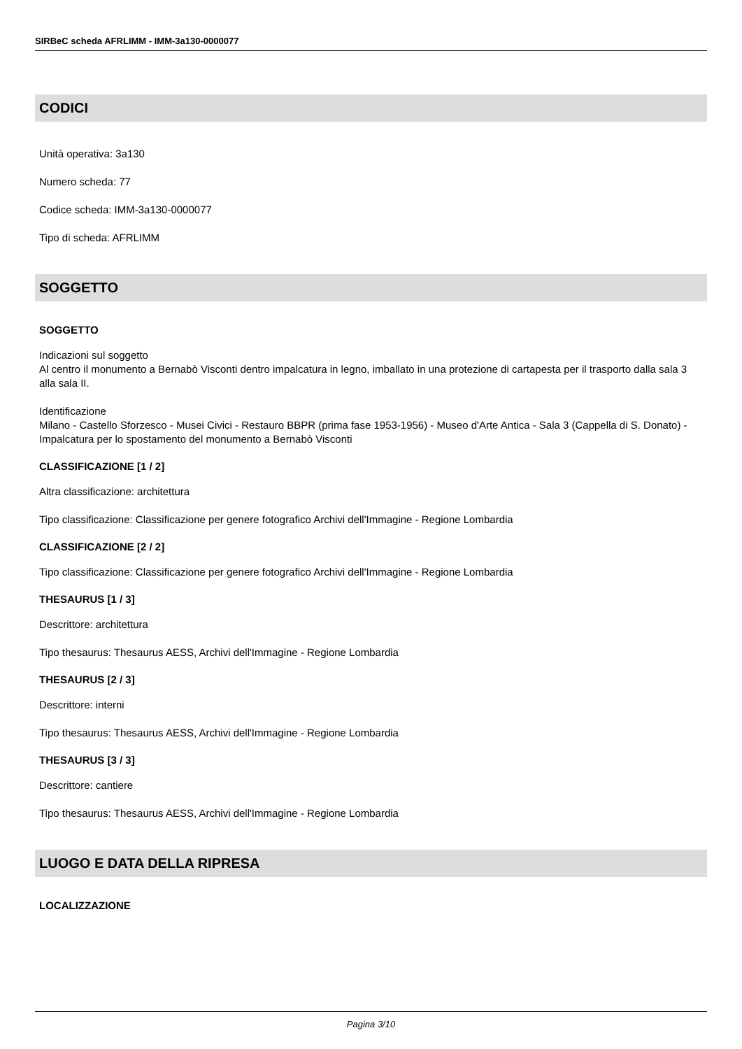SIRBeC scheda AFRLIMM - IMM-3a130-0000077
CODICI
Unità operativa: 3a130
Numero scheda: 77
Codice scheda: IMM-3a130-0000077
Tipo di scheda: AFRLIMM
SOGGETTO
SOGGETTO
Indicazioni sul soggetto
Al centro il monumento a Bernabò Visconti dentro impalcatura in legno, imballato in una protezione di cartapesta per il trasporto dalla sala 3 alla sala II.
Identificazione
Milano - Castello Sforzesco - Musei Civici - Restauro BBPR (prima fase 1953-1956) - Museo d'Arte Antica - Sala 3 (Cappella di S. Donato) - Impalcatura per lo spostamento del monumento a Bernabò Visconti
CLASSIFICAZIONE [1 / 2]
Altra classificazione: architettura
Tipo classificazione: Classificazione per genere fotografico Archivi dell'Immagine - Regione Lombardia
CLASSIFICAZIONE [2 / 2]
Tipo classificazione: Classificazione per genere fotografico Archivi dell'Immagine - Regione Lombardia
THESAURUS [1 / 3]
Descrittore: architettura
Tipo thesaurus: Thesaurus AESS, Archivi dell'Immagine - Regione Lombardia
THESAURUS [2 / 3]
Descrittore: interni
Tipo thesaurus: Thesaurus AESS, Archivi dell'Immagine - Regione Lombardia
THESAURUS [3 / 3]
Descrittore: cantiere
Tipo thesaurus: Thesaurus AESS, Archivi dell'Immagine - Regione Lombardia
LUOGO E DATA DELLA RIPRESA
LOCALIZZAZIONE
Pagina 3/10